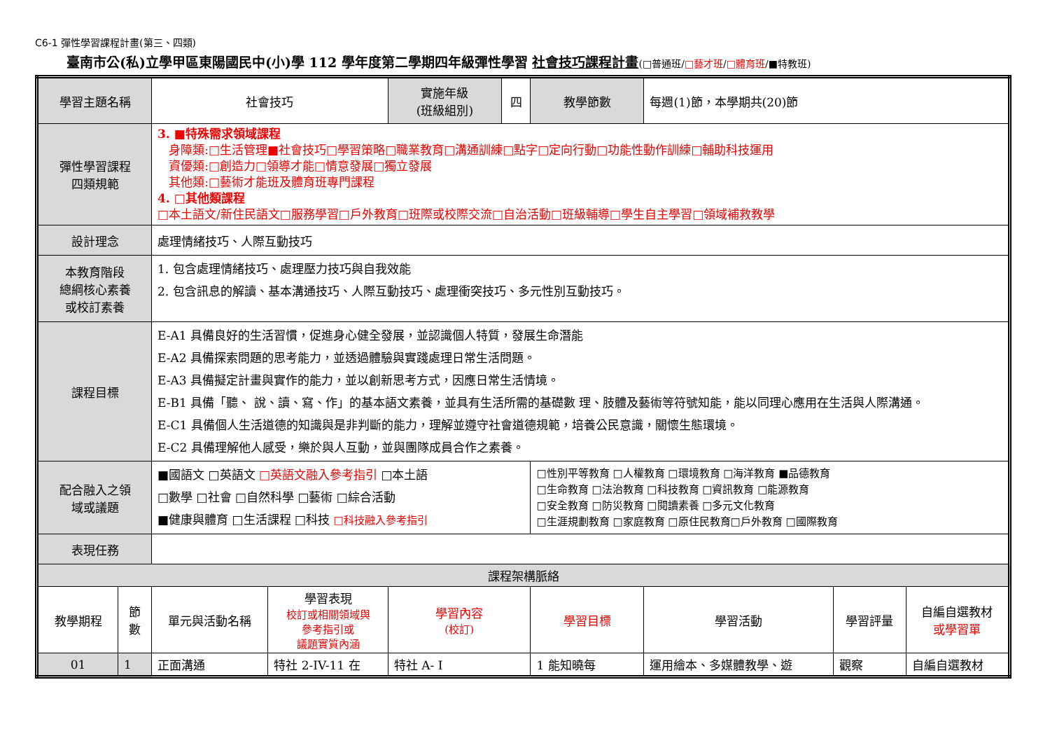C6-1 彈性學習課程計畫(第三、四類)
臺南市公(私)立學甲區東陽國民中(小)學 112 學年度第二學期四年級彈性學習 社會技巧課程計畫(□普通班/□藝才班/□體育班/■特教班)
| 學習主題名稱 | | 社會技巧 | | 實施年級 (班級組別) | 四 | 教學節數 | 每週(1)節，本學期共(20)節 | | |
| 彈性學習課程 四類規範 | | 3. ■特殊需求領域課程 身障類:□生活管理■社會技巧□學習策略□職業教育□溝通訓練□點字□定向行動□功能性動作訓練□輔助科技運用 資優類:□創造力□領導才能□情意發展□獨立發展 其他類:□藝術才能班及體育班專門課程 4. □其他類課程 □本土語文/新住民語文□服務學習□戶外教育□班際或校際交流□自治活動□班級輔導□學生自主學習□領域補救教學 | | | | | | | |
| 設計理念 | | 處理情緒技巧、人際互動技巧 | | | | | | | |
| 本教育階段 總綱核心素養 或校訂素養 | | 1. 包含處理情緒技巧、處理壓力技巧與自我效能 2. 包含訊息的解讀、基本溝通技巧、人際互動技巧、處理衝突技巧、多元性別互動技巧。 | | | | | | | |
| 課程目標 | | E-A1 具備良好的生活習慣，促進身心健全發展，並認識個人特質，發展生命潛能 E-A2 具備探索問題的思考能力，並透過體驗與實踐處理日常生活問題。 E-A3 具備擬定計畫與實作的能力，並以創新思考方式，因應日常生活情境。 E-B1 具備「聽、 說、讀、寫、作」的基本語文素養，並具有生活所需的基礎數 理、肢體及藝術等符號知能，能以同理心應用在生活與人際溝通。 E-C1 具備個人生活道德的知識與是非判斷的能力，理解並遵守社會道德規範，培養公民意識，關懷生態環境。 E-C2 具備理解他人感受，樂於與人互動，並與團隊成員合作之素養。 | | | | | | | |
| 配合融入之領 域或議題 | | ■國語文 □英語文 □英語文融入參考指引 □本土語 □數學 □社會 □自然科學 □藝術 □綜合活動 ■健康與體育 □生活課程 □科技 □科技融入參考指引 | | | | □性別平等教育 □人權教育 □環境教育 □海洋教育 ■品德教育 □生命教育 □法治教育 □科技教育 □資訊教育 □能源教育 □安全教育 □防災教育 □閱讀素養 □多元文化教育 □生涯規劃教育 □家庭教育 □原住民教育□戶外教育 □國際教育 | | | |
| 表現任務 | | | | | | | | | |
| 課程架構脈絡 | | | | | | | | | |
| 教學期程 | 節 數 | 單元與活動名稱 | 學習表現 校訂或相關領域與 參考指引或 議題實質內涵 | 學習內容 (校訂) | | 學習目標 | 學習活動 | 學習評量 | 自編自選教材 或學習單 |
| 01 | 1 | 正面溝通 | 特社 2-IV-11 在 | 特社 A- I | | 1 能知曉每 | 運用繪本、多媒體教學、遊 | 觀察 | 自編自選教材 |